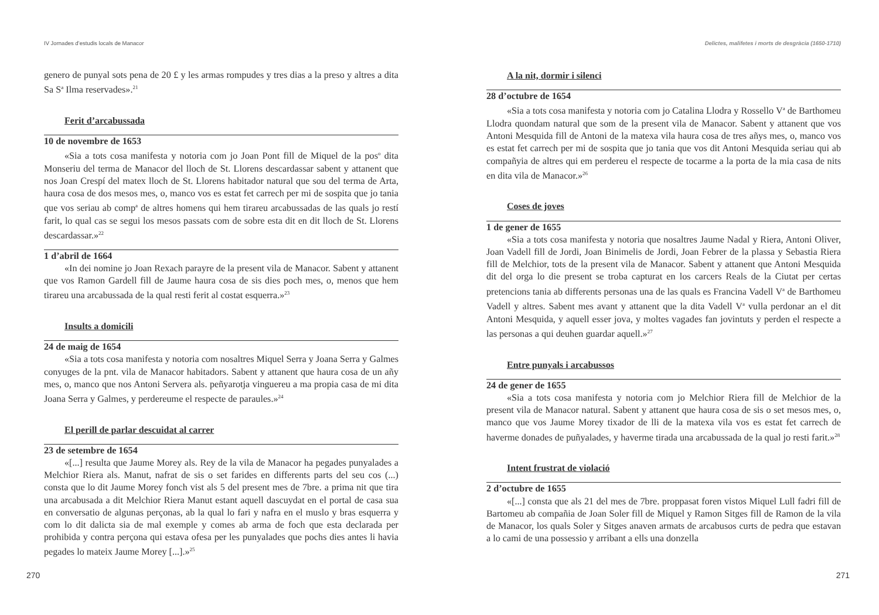IV Jornades d’estudis locals de Manacor
genero de punyal sots pena de 20 £ y les armas rompudes y tres dias a la preso y altres a dita Sa S<sup>a</sup> Ilma reservades».<sup>21</sup>
Ferit d’arcabussada
10 de novembre de 1653
«Sia a tots cosa manifesta y notoria com jo Joan Pont fill de Miquel de la pos<sup>o</sup> dita Monseriu del terma de Manacor del lloch de St. Llorens descardassar sabent y attanent que nos Joan Crespí del matex lloch de St. Llorens habitador natural que sou del terma de Arta, haura cosa de dos mesos mes, o, manco vos es estat fet carrech per mi de sospita que jo tania que vos seriau ab comp<sup>a</sup> de altres homens qui hem tirareu arcabussadas de las quals jo restí farit, lo qual cas se segui los mesos passats com de sobre esta dit en dit lloch de St. Llorens descardassar.»<sup>22</sup>
1 d’abril de 1664
«In dei nomine jo Joan Rexach parayre de la present vila de Manacor. Sabent y attanent que vos Ramon Gardell fill de Jaume haura cosa de sis dies poch mes, o, menos que hem tirareu una arcabussada de la qual resti ferit al costat esquerra.»<sup>23</sup>
Insults a domicili
24 de maig de 1654
«Sia a tots cosa manifesta y notoria com nosaltres Miquel Serra y Joana Serra y Galmes conyuges de la pnt. vila de Manacor habitadors. Sabent y attanent que haura cosa de un añy mes, o, manco que nos Antoni Servera als. peñyarotja vinguereu a ma propia casa de mi dita Joana Serra y Galmes, y perdereume el respecte de paraules.»<sup>24</sup>
El perill de parlar descuidat al carrer
23 de setembre de 1654
«[...] resulta que Jaume Morey als. Rey de la vila de Manacor ha pegades punyalades a Melchior Riera als. Manut, nafrat de sis o set farides en differents parts del seu cos (...) consta que lo dit Jaume Morey fonch vist als 5 del present mes de 7bre. a prima nit que tira una arcabusada a dit Melchior Riera Manut estant aquell dascuydat en el portal de casa sua en conversatio de algunas perçonas, ab la qual lo fari y nafra en el muslo y bras esquerra y com lo dit dalicta sia de mal exemple y comes ab arma de foch que esta declarada per prohibida y contra perçona qui estava ofesa per les punyalades que pochs dies antes li havia pegades lo mateix Jaume Morey [...].»<sup>25</sup>
270
Delictes, malifetes i morts de desgràcia (1650-1710)
A la nit, dormir i silenci
28 d’octubre de 1654
«Sia a tots cosa manifesta y notoria com jo Catalina Llodra y Rossello V<sup>a</sup> de Barthomeu Llodra quondam natural que som de la present vila de Manacor. Sabent y attanent que vos Antoni Mesquida fill de Antoni de la matexa vila haura cosa de tres añys mes, o, manco vos es estat fet carrech per mi de sospita que jo tania que vos dit Antoni Mesquida seriau qui ab compañyia de altres qui em perdereu el respecte de tocarme a la porta de la mia casa de nits en dita vila de Manacor.»<sup>26</sup>
Coses de joves
1 de gener de 1655
«Sia a tots cosa manifesta y notoria que nosaltres Jaume Nadal y Riera, Antoni Oliver, Joan Vadell fill de Jordi, Joan Binimelis de Jordi, Joan Febrer de la plassa y Sebastia Riera fill de Melchior, tots de la present vila de Manacor. Sabent y attanent que Antoni Mesquida dit del orga lo die present se troba capturat en los carcers Reals de la Ciutat per certas pretencions tania ab differents personas una de las quals es Francina Vadell V<sup>a</sup> de Barthomeu Vadell y altres. Sabent mes avant y attanent que la dita Vadell V<sup>a</sup> vulla perdonar an el dit Antoni Mesquida, y aquell esser jova, y moltes vagades fan jovintuts y perden el respecte a las personas a qui deuhen guardar aquell.»<sup>27</sup>
Entre punyals i arcabussos
24 de gener de 1655
«Sia a tots cosa manifesta y notoria com jo Melchior Riera fill de Melchior de la present vila de Manacor natural. Sabent y attanent que haura cosa de sis o set mesos mes, o, manco que vos Jaume Morey tixador de lli de la matexa vila vos es estat fet carrech de haverme donades de puñyalades, y haverme tirada una arcabussada de la qual jo resti farit.»<sup>28</sup>
Intent frustrat de violació
2 d’octubre de 1655
«[...] consta que als 21 del mes de 7bre. proppasat foren vistos Miquel Lull fadri fill de Bartomeu ab compañia de Joan Soler fill de Miquel y Ramon Sitges fill de Ramon de la vila de Manacor, los quals Soler y Sitges anaven armats de arcabusos curts de pedra que estavan a lo cami de una possessio y arribant a ells una donzella
271